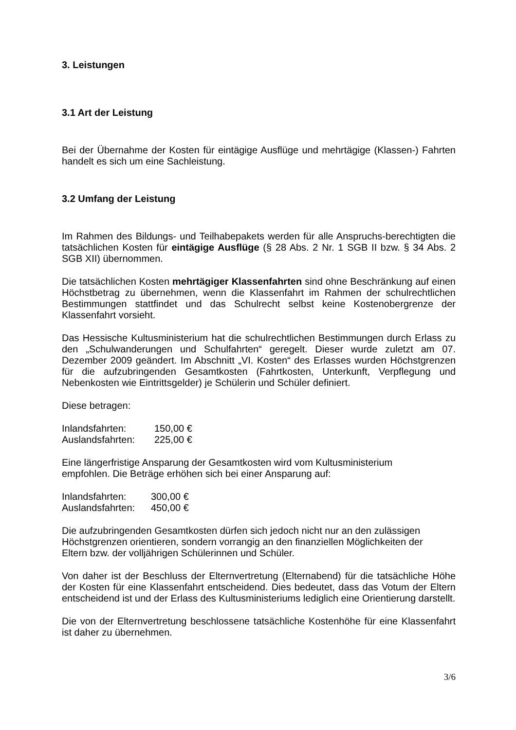3. Leistungen
3.1 Art der Leistung
Bei der Übernahme der Kosten für eintägige Ausflüge und mehrtägige (Klassen-) Fahrten handelt es sich um eine Sachleistung.
3.2 Umfang der Leistung
Im Rahmen des Bildungs- und Teilhabepakets werden für alle Anspruchs-berechtigten die tatsächlichen Kosten für eintägige Ausflüge (§ 28 Abs. 2 Nr. 1 SGB II bzw. § 34 Abs. 2 SGB XII) übernommen.
Die tatsächlichen Kosten mehrtägiger Klassenfahrten sind ohne Beschränkung auf einen Höchstbetrag zu übernehmen, wenn die Klassenfahrt im Rahmen der schulrechtlichen Bestimmungen stattfindet und das Schulrecht selbst keine Kostenobergrenze der Klassenfahrt vorsieht.
Das Hessische Kultusministerium hat die schulrechtlichen Bestimmungen durch Erlass zu den „Schulwanderungen und Schulfahrten“ geregelt. Dieser wurde zuletzt am 07. Dezember 2009 geändert. Im Abschnitt „VI. Kosten“ des Erlasses wurden Höchstgrenzen für die aufzubringenden Gesamtkosten (Fahrtkosten, Unterkunft, Verpflegung und Nebenkosten wie Eintrittsgelder) je Schülerin und Schüler definiert.
Diese betragen:
Inlandsfahrten: 150,00 €
Auslandsfahrten: 225,00 €
Eine längerfristige Ansparung der Gesamtkosten wird vom Kultusministerium
empfohlen. Die Beträge erhöhen sich bei einer Ansparung auf:
Inlandsfahrten: 300,00 €
Auslandsfahrten: 450,00 €
Die aufzubringenden Gesamtkosten dürfen sich jedoch nicht nur an den zulässigen
Höchstgrenzen orientieren, sondern vorrangig an den finanziellen Möglichkeiten der
Eltern bzw. der volljährigen Schülerinnen und Schüler.
Von daher ist der Beschluss der Elternvertretung (Elternabend) für die tatsächliche Höhe der Kosten für eine Klassenfahrt entscheidend. Dies bedeutet, dass das Votum der Eltern entscheidend ist und der Erlass des Kultusministeriums lediglich eine Orientierung darstellt.
Die von der Elternvertretung beschlossene tatsächliche Kostenhöhe für eine Klassenfahrt ist daher zu übernehmen.
3/6